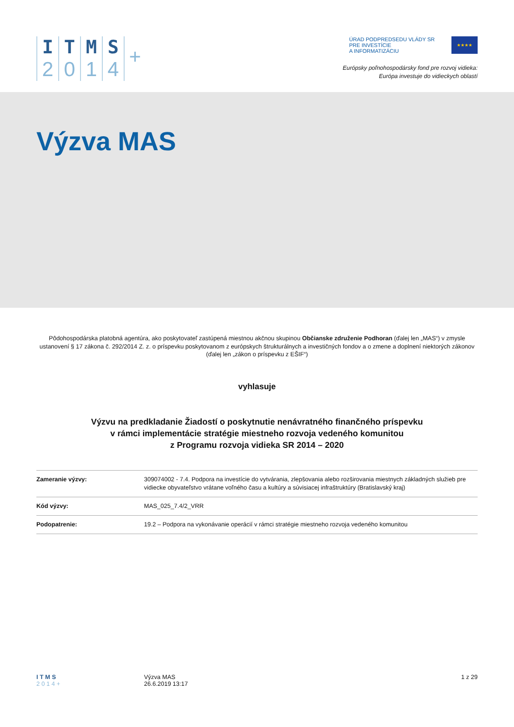I
2
T
0
M
1
S
4
+
ÚRAD PODPREDSEDU VLÁDY SR
PRE INVESTÍCIE
A INFORMATIZÁCIU
★★★★
Európsky poľnohospodársky fond pre rozvoj vidieka:
Európa investuje do vidieckych oblastí
Výzva MAS
Pôdohospodárska platobná agentúra, ako poskytovateľ zastúpená miestnou akčnou skupinou Občianske združenie Podhoran (ďalej len „MAS“) v zmysle ustanovení § 17 zákona č. 292/2014 Z. z. o príspevku poskytovanom z európskych štrukturálnych a investičných fondov a o zmene a doplnení niektorých zákonov (ďalej len „zákon o príspevku z EŠIF“)
vyhlasuje
Výzvu na predkladanie Žiadostí o poskytnutie nenávratného finančného príspevku
v rámci implementácie stratégie miestneho rozvoja vedeného komunitou
z Programu rozvoja vidieka SR 2014 – 2020
| Zameranie výzvy: | 309074002 - 7.4. Podpora na investície do vytvárania, zlepšovania alebo rozširovania miestnych základných služieb pre vidiecke obyvateľstvo vrátane voľného času a kultúry a súvisiacej infraštruktúry (Bratislavský kraj) |
| Kód výzvy: | MAS_025_7.4/2_VRR |
| Podopatrenie: | 19.2 – Podpora na vykonávanie operácií v rámci stratégie miestneho rozvoja vedeného komunitou |
I T M S
2 0 1 4 +
Výzva MAS
26.6.2019 13:17
1 z 29